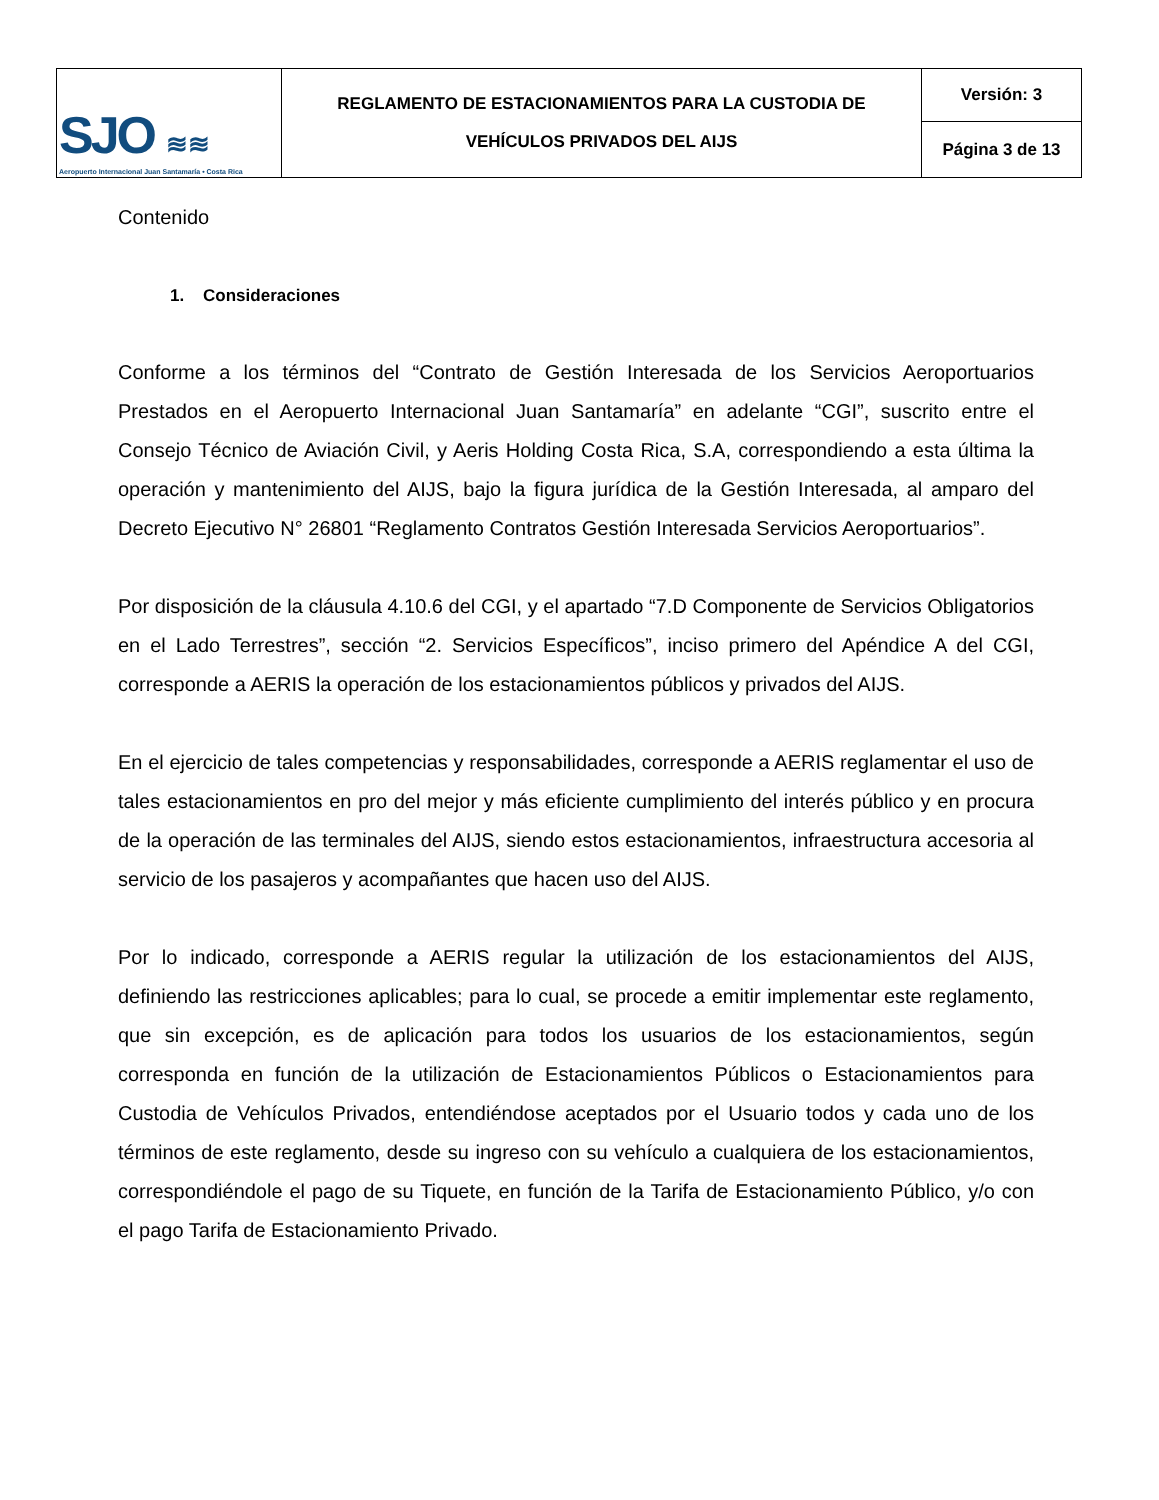| SJO ≋≋ Aeropuerto Internacional Juan Santamaría • Costa Rica | REGLAMENTO DE ESTACIONAMIENTOS PARA LA CUSTODIA DE VEHÍCULOS PRIVADOS DEL AIJS | Versión: 3 |
| | | Página 3 de 13 |
Contenido
1. Consideraciones
Conforme a los términos del “Contrato de Gestión Interesada de los Servicios Aeroportuarios Prestados en el Aeropuerto Internacional Juan Santamaría” en adelante “CGI”, suscrito entre el Consejo Técnico de Aviación Civil, y Aeris Holding Costa Rica, S.A, correspondiendo a esta última la operación y mantenimiento del AIJS, bajo la figura jurídica de la Gestión Interesada, al amparo del Decreto Ejecutivo N° 26801 “Reglamento Contratos Gestión Interesada Servicios Aeroportuarios”.
Por disposición de la cláusula 4.10.6 del CGI, y el apartado “7.D Componente de Servicios Obligatorios en el Lado Terrestres”, sección “2. Servicios Específicos”, inciso primero del Apéndice A del CGI, corresponde a AERIS la operación de los estacionamientos públicos y privados del AIJS.
En el ejercicio de tales competencias y responsabilidades, corresponde a AERIS reglamentar el uso de tales estacionamientos en pro del mejor y más eficiente cumplimiento del interés público y en procura de la operación de las terminales del AIJS, siendo estos estacionamientos, infraestructura accesoria al servicio de los pasajeros y acompañantes que hacen uso del AIJS.
Por lo indicado, corresponde a AERIS regular la utilización de los estacionamientos del AIJS, definiendo las restricciones aplicables; para lo cual, se procede a emitir implementar este reglamento, que sin excepción, es de aplicación para todos los usuarios de los estacionamientos, según corresponda en función de la utilización de Estacionamientos Públicos o Estacionamientos para Custodia de Vehículos Privados, entendiéndose aceptados por el Usuario todos y cada uno de los términos de este reglamento, desde su ingreso con su vehículo a cualquiera de los estacionamientos, correspondiéndole el pago de su Tiquete, en función de la Tarifa de Estacionamiento Público, y/o con el pago Tarifa de Estacionamiento Privado.